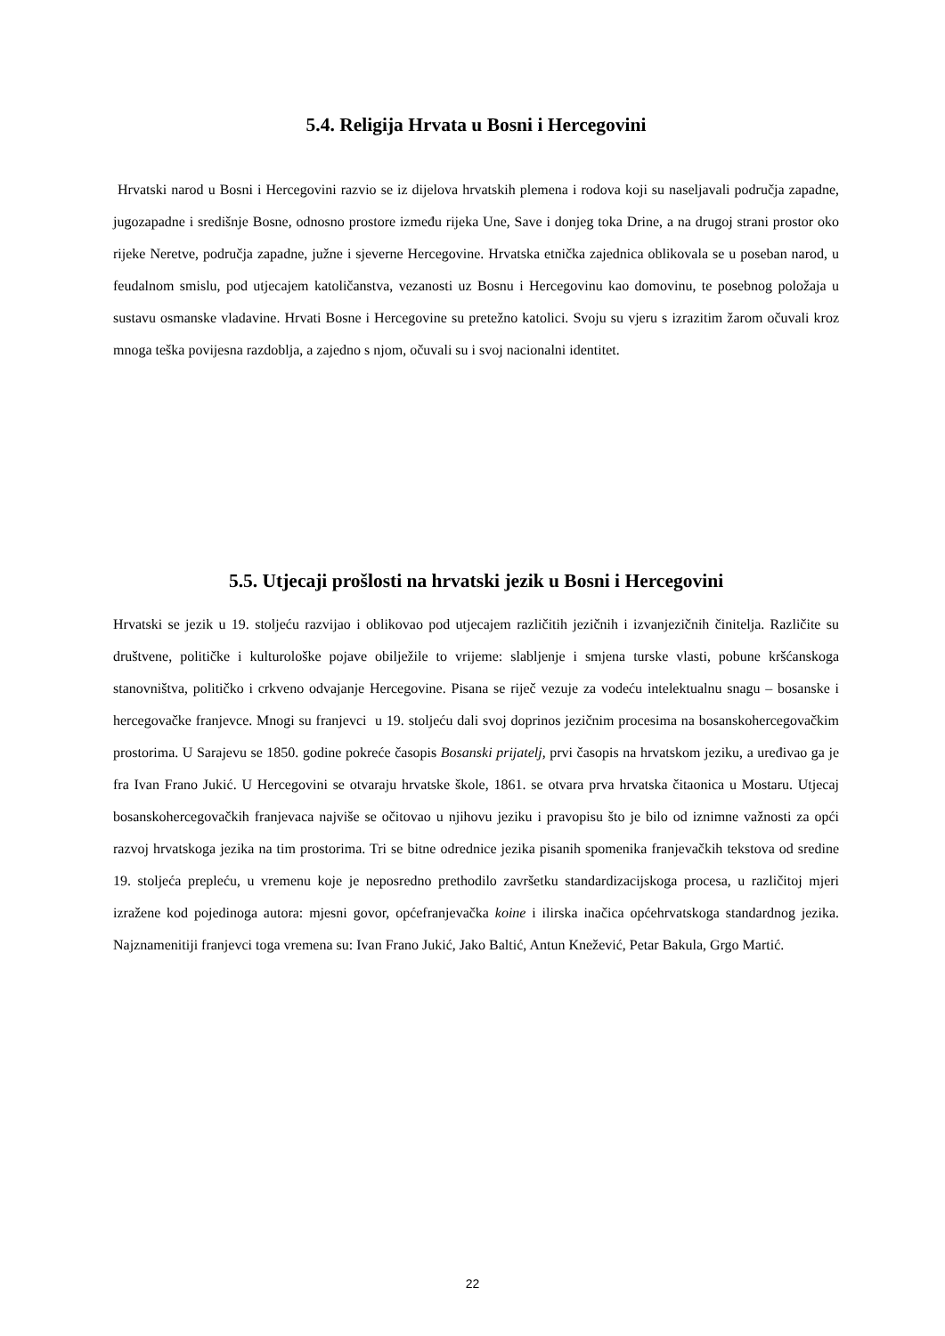5.4. Religija Hrvata u Bosni i Hercegovini
Hrvatski narod u Bosni i Hercegovini razvio se iz dijelova hrvatskih plemena i rodova koji su naseljavali područja zapadne, jugozapadne i središnje Bosne, odnosno prostore između rijeka Une, Save i donjeg toka Drine, a na drugoj strani prostor oko rijeke Neretve, područja zapadne, južne i sjeverne Hercegovine. Hrvatska etnička zajednica oblikovala se u poseban narod, u feudalnom smislu, pod utjecajem katoličanstva, vezanosti uz Bosnu i Hercegovinu kao domovinu, te posebnog položaja u sustavu osmanske vladavine. Hrvati Bosne i Hercegovine su pretežno katolici. Svoju su vjeru s izrazitim žarom očuvali kroz mnoga teška povijesna razdoblja, a zajedno s njom, očuvali su i svoj nacionalni identitet.
5.5. Utjecaji prošlosti na hrvatski jezik u Bosni i Hercegovini
Hrvatski se jezik u 19. stoljeću razvijao i oblikovao pod utjecajem različitih jezičnih i izvanjezičnih činitelja. Različite su društvene, političke i kulturološke pojave obilježile to vrijeme: slabljenje i smjena turske vlasti, pobune kršćanskoga stanovništva, političko i crkveno odvajanje Hercegovine. Pisana se riječ vezuje za vodeću intelektualnu snagu – bosanske i hercegovačke franjevce. Mnogi su franjevci u 19. stoljeću dali svoj doprinos jezičnim procesima na bosanskohercegovačkim prostorima. U Sarajevu se 1850. godine pokreće časopis Bosanski prijatelj, prvi časopis na hrvatskom jeziku, a uređivao ga je fra Ivan Frano Jukić. U Hercegovini se otvaraju hrvatske škole, 1861. se otvara prva hrvatska čitaonica u Mostaru. Utjecaj bosanskohercegovačkih franjevaca najviše se očitovao u njihovu jeziku i pravopisu što je bilo od iznimne važnosti za opći razvoj hrvatskoga jezika na tim prostorima. Tri se bitne odrednice jezika pisanih spomenika franjevačkih tekstova od sredine 19. stoljeća prepleću, u vremenu koje je neposredno prethodilo završetku standardizacijskoga procesa, u različitoj mjeri izražene kod pojedinoga autora: mjesni govor, općefranjevačka koine i ilirska inačica općehrvatskoga standardnog jezika. Najznamenitiji franjevci toga vremena su: Ivan Frano Jukić, Jako Baltić, Antun Knežević, Petar Bakula, Grgo Martić.
22